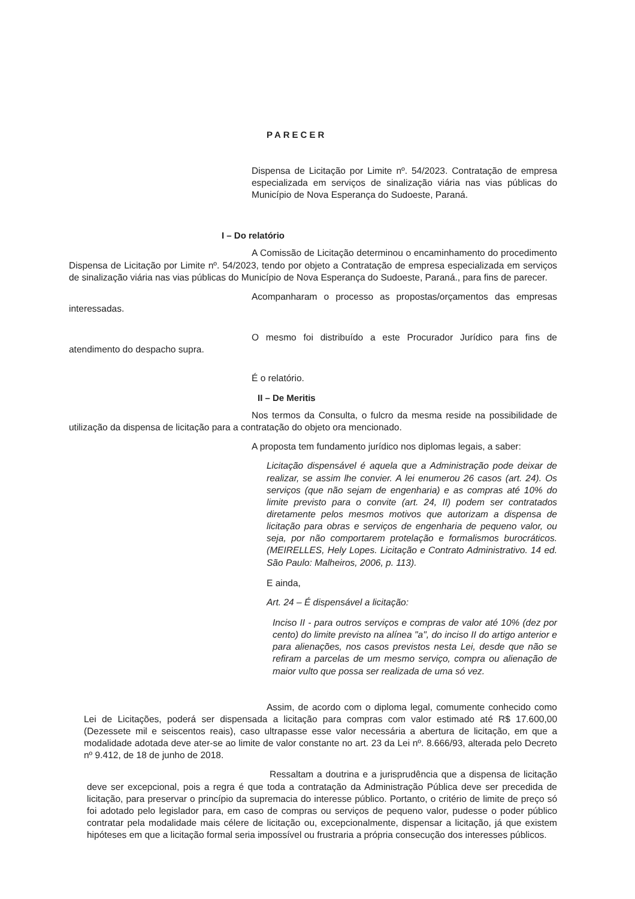PARECER
Dispensa de Licitação por Limite nº. 54/2023. Contratação de empresa especializada em serviços de sinalização viária nas vias públicas do Município de Nova Esperança do Sudoeste, Paraná.
I – Do relatório
A Comissão de Licitação determinou o encaminhamento do procedimento Dispensa de Licitação por Limite nº. 54/2023, tendo por objeto a Contratação de empresa especializada em serviços de sinalização viária nas vias públicas do Município de Nova Esperança do Sudoeste, Paraná., para fins de parecer.
Acompanharam o processo as propostas/orçamentos das empresas interessadas.
O mesmo foi distribuído a este Procurador Jurídico para fins de atendimento do despacho supra.
É o relatório.
II – De Meritis
Nos termos da Consulta, o fulcro da mesma reside na possibilidade de utilização da dispensa de licitação para a contratação do objeto ora mencionado.
A proposta tem fundamento jurídico nos diplomas legais, a saber:
Licitação dispensável é aquela que a Administração pode deixar de realizar, se assim lhe convier. A lei enumerou 26 casos (art. 24). Os serviços (que não sejam de engenharia) e as compras até 10% do limite previsto para o convite (art. 24, II) podem ser contratados diretamente pelos mesmos motivos que autorizam a dispensa de licitação para obras e serviços de engenharia de pequeno valor, ou seja, por não comportarem protelação e formalismos burocráticos. (MEIRELLES, Hely Lopes. Licitação e Contrato Administrativo. 14 ed. São Paulo: Malheiros, 2006, p. 113).
E ainda,
Art. 24 – É dispensável a licitação:
Inciso II - para outros serviços e compras de valor até 10% (dez por cento) do limite previsto na alínea "a", do inciso II do artigo anterior e para alienações, nos casos previstos nesta Lei, desde que não se refiram a parcelas de um mesmo serviço, compra ou alienação de maior vulto que possa ser realizada de uma só vez.
Assim, de acordo com o diploma legal, comumente conhecido como Lei de Licitações, poderá ser dispensada a licitação para compras com valor estimado até R$ 17.600,00 (Dezessete mil e seiscentos reais), caso ultrapasse esse valor necessária a abertura de licitação, em que a modalidade adotada deve ater-se ao limite de valor constante no art. 23 da Lei nº. 8.666/93, alterada pelo Decreto nº 9.412, de 18 de junho de 2018.
Ressaltam a doutrina e a jurisprudência que a dispensa de licitação deve ser excepcional, pois a regra é que toda a contratação da Administração Pública deve ser precedida de licitação, para preservar o princípio da supremacia do interesse público. Portanto, o critério de limite de preço só foi adotado pelo legislador para, em caso de compras ou serviços de pequeno valor, pudesse o poder público contratar pela modalidade mais célere de licitação ou, excepcionalmente, dispensar a licitação, já que existem hipóteses em que a licitação formal seria impossível ou frustraria a própria consecução dos interesses públicos.